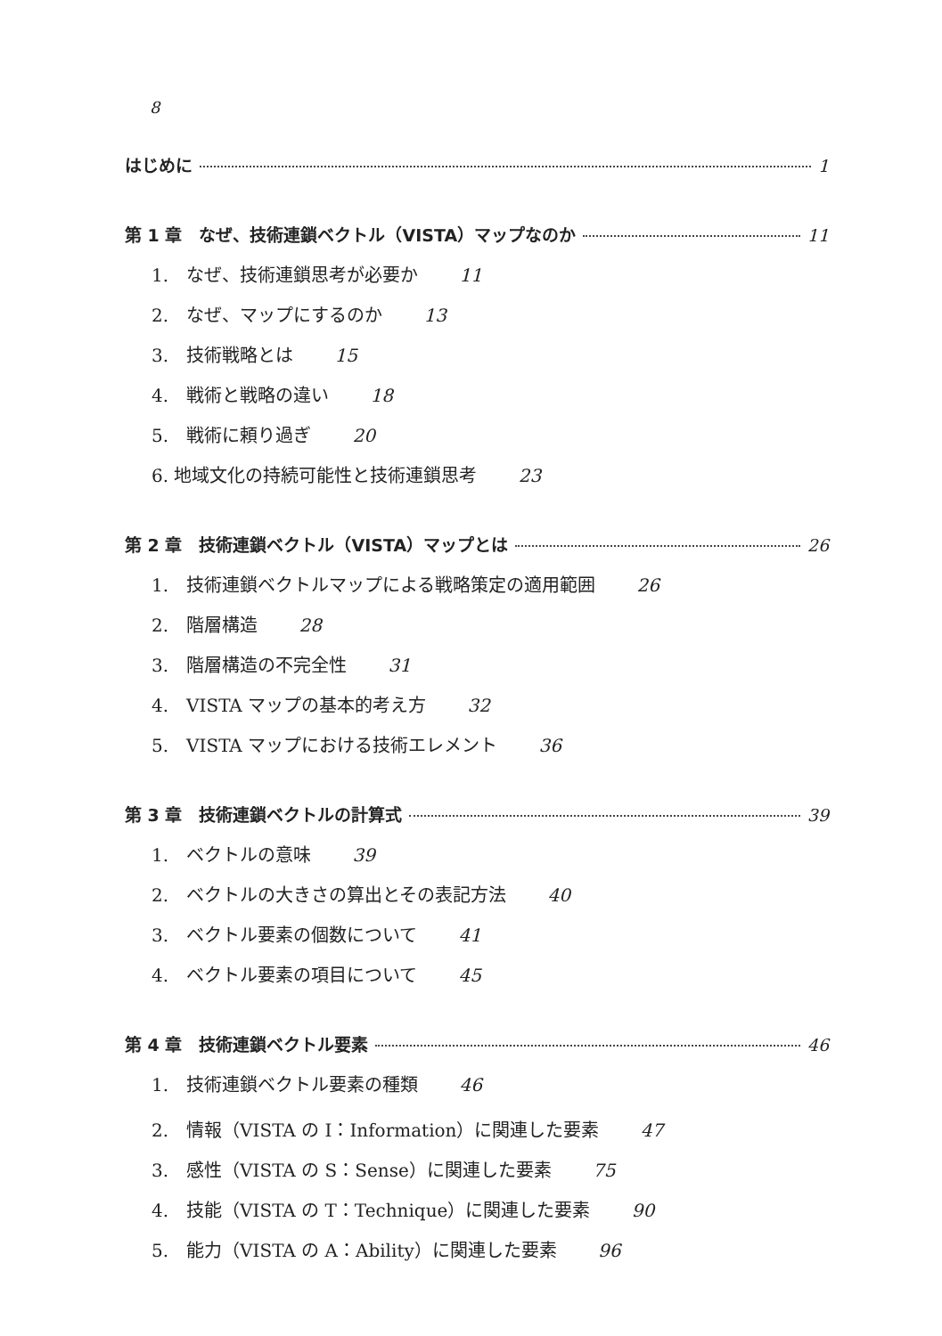8
はじめに 1
第 1 章　なぜ、技術連鎖ベクトル（VISTA）マップなのか 11
1.　なぜ、技術連鎖思考が必要か 11
2.　なぜ、マップにするのか 13
3.　技術戦略とは 15
4.　戦術と戦略の違い 18
5.　戦術に頼り過ぎ 20
6. 地域文化の持続可能性と技術連鎖思考 23
第 2 章　技術連鎖ベクトル（VISTA）マップとは 26
1.　技術連鎖ベクトルマップによる戦略策定の適用範囲 26
2.　階層構造 28
3.　階層構造の不完全性 31
4.　VISTA マップの基本的考え方 32
5.　VISTA マップにおける技術エレメント 36
第 3 章　技術連鎖ベクトルの計算式 39
1.　ベクトルの意味 39
2.　ベクトルの大きさの算出とその表記方法 40
3.　ベクトル要素の個数について 41
4.　ベクトル要素の項目について 45
第 4 章　技術連鎖ベクトル要素 46
1.　技術連鎖ベクトル要素の種類 46
2.　情報（VISTA の I：Information）に関連した要素 47
3.　感性（VISTA の S：Sense）に関連した要素 75
4.　技能（VISTA の T：Technique）に関連した要素 90
5.　能力（VISTA の A：Ability）に関連した要素 96